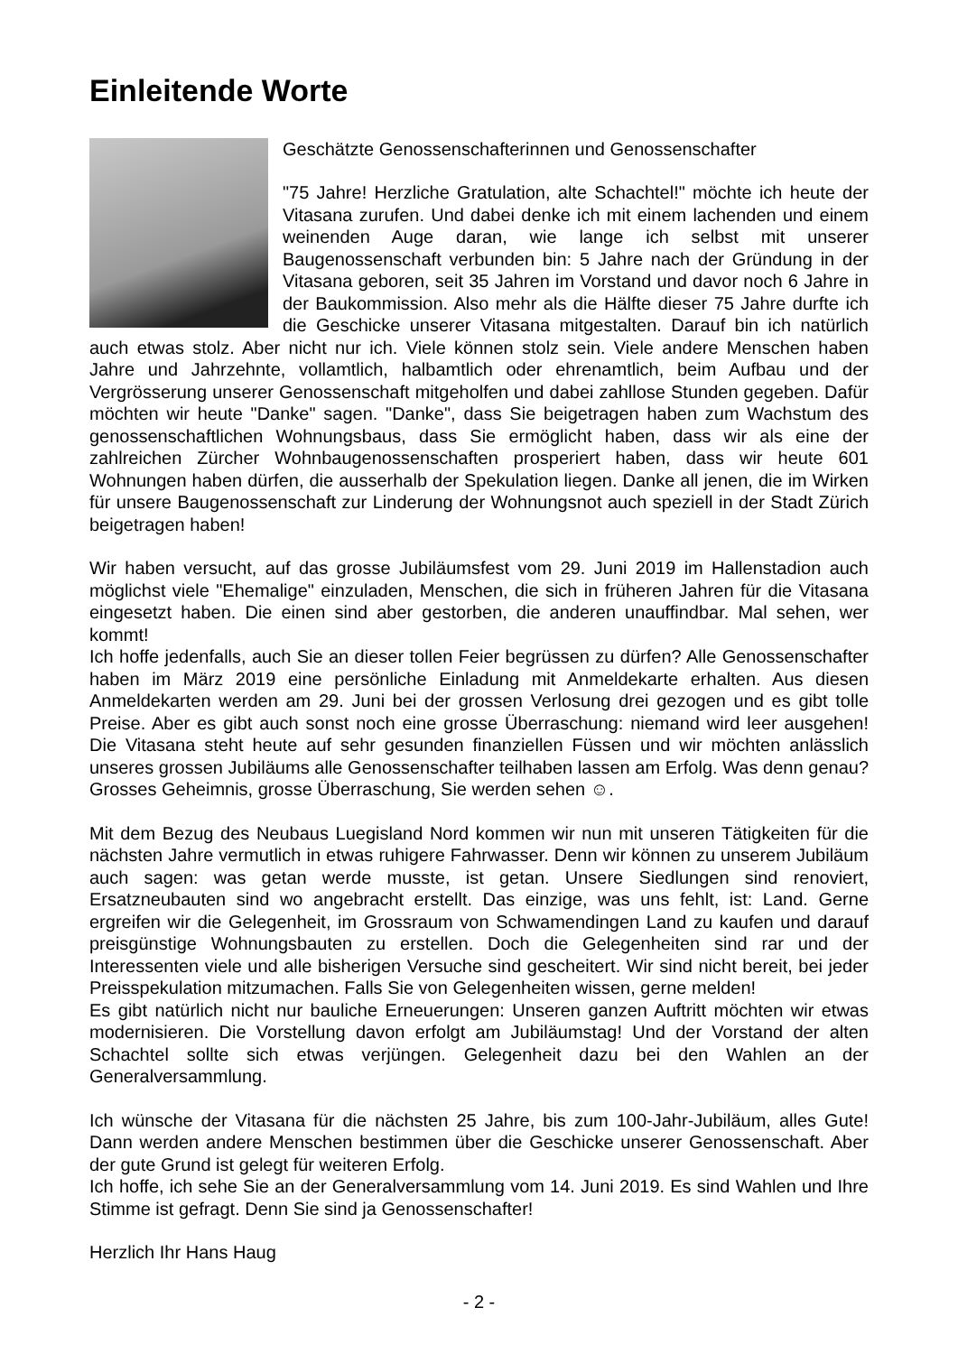Einleitende Worte
Geschätzte Genossenschafterinnen und Genossenschafter
"75 Jahre! Herzliche Gratulation, alte Schachtel!" möchte ich heute der Vitasana zurufen. Und dabei denke ich mit einem lachenden und einem weinenden Auge daran, wie lange ich selbst mit unserer Baugenossenschaft verbunden bin: 5 Jahre nach der Gründung in der Vitasana geboren, seit 35 Jahren im Vorstand und davor noch 6 Jahre in der Baukommission. Also mehr als die Hälfte dieser 75 Jahre durfte ich die Geschicke unserer Vitasana mitgestalten. Darauf bin ich natürlich auch etwas stolz. Aber nicht nur ich. Viele können stolz sein. Viele andere Menschen haben Jahre und Jahrzehnte, vollamtlich, halbamtlich oder ehrenamtlich, beim Aufbau und der Vergrösserung unserer Genossenschaft mitgeholfen und dabei zahllose Stunden gegeben. Dafür möchten wir heute "Danke" sagen. "Danke", dass Sie beigetragen haben zum Wachstum des genossenschaftlichen Wohnungsbaus, dass Sie ermöglicht haben, dass wir als eine der zahlreichen Zürcher Wohnbaugenossenschaften prosperiert haben, dass wir heute 601 Wohnungen haben dürfen, die ausserhalb der Spekulation liegen. Danke all jenen, die im Wirken für unsere Baugenossenschaft zur Linderung der Wohnungsnot auch speziell in der Stadt Zürich beigetragen haben!
Wir haben versucht, auf das grosse Jubiläumsfest vom 29. Juni 2019 im Hallenstadion auch möglichst viele "Ehemalige" einzuladen, Menschen, die sich in früheren Jahren für die Vitasana eingesetzt haben. Die einen sind aber gestorben, die anderen unauffindbar. Mal sehen, wer kommt!
Ich hoffe jedenfalls, auch Sie an dieser tollen Feier begrüssen zu dürfen? Alle Genossenschafter haben im März 2019 eine persönliche Einladung mit Anmeldekarte erhalten. Aus diesen Anmeldekarten werden am 29. Juni bei der grossen Verlosung drei gezogen und es gibt tolle Preise. Aber es gibt auch sonst noch eine grosse Überraschung: niemand wird leer ausgehen! Die Vitasana steht heute auf sehr gesunden finanziellen Füssen und wir möchten anlässlich unseres grossen Jubiläums alle Genossenschafter teilhaben lassen am Erfolg. Was denn genau? Grosses Geheimnis, grosse Überraschung, Sie werden sehen ☺.
Mit dem Bezug des Neubaus Luegisland Nord kommen wir nun mit unseren Tätigkeiten für die nächsten Jahre vermutlich in etwas ruhigere Fahrwasser. Denn wir können zu unserem Jubiläum auch sagen: was getan werde musste, ist getan. Unsere Siedlungen sind renoviert, Ersatzneubauten sind wo angebracht erstellt. Das einzige, was uns fehlt, ist: Land. Gerne ergreifen wir die Gelegenheit, im Grossraum von Schwamendingen Land zu kaufen und darauf preisgünstige Wohnungsbauten zu erstellen. Doch die Gelegenheiten sind rar und der Interessenten viele und alle bisherigen Versuche sind gescheitert. Wir sind nicht bereit, bei jeder Preisspekulation mitzumachen. Falls Sie von Gelegenheiten wissen, gerne melden!
Es gibt natürlich nicht nur bauliche Erneuerungen: Unseren ganzen Auftritt möchten wir etwas modernisieren. Die Vorstellung davon erfolgt am Jubiläumstag! Und der Vorstand der alten Schachtel sollte sich etwas verjüngen. Gelegenheit dazu bei den Wahlen an der Generalversammlung.
Ich wünsche der Vitasana für die nächsten 25 Jahre, bis zum 100-Jahr-Jubiläum, alles Gute! Dann werden andere Menschen bestimmen über die Geschicke unserer Genossenschaft. Aber der gute Grund ist gelegt für weiteren Erfolg.
Ich hoffe, ich sehe Sie an der Generalversammlung vom 14. Juni 2019. Es sind Wahlen und Ihre Stimme ist gefragt. Denn Sie sind ja Genossenschafter!
Herzlich Ihr Hans Haug
- 2 -